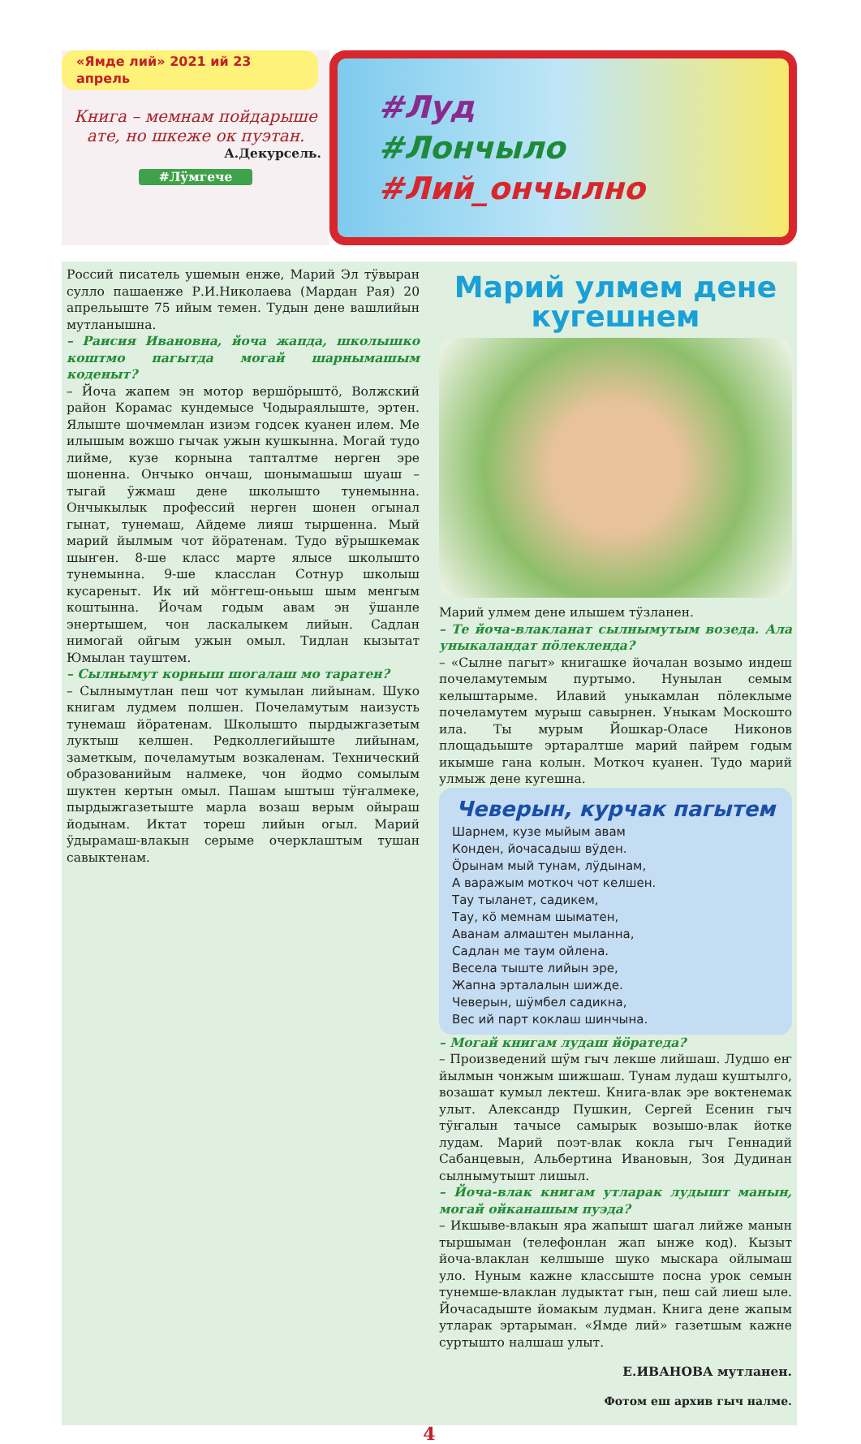«Ямде лий» 2021 ий 23 апрель
Книга – мемнам пойдарыше ате, но шкеже ок пуэтан.
А.Декурсель.
#Лӱмгече
#Луд
#Лончыло
#Лий_ончылно
Россий писатель ушемын енже, Марий Эл тӱвыран сулло пашаенже Р.И.Николаева (Мардан Рая) 20 апрельыште 75 ийым темен. Тудын дене вашлийын мутланышна.
– Раисия Ивановна, йоча жапда, школышко коштмо пагытда могай шарнымашым коденыт?
– Йоча жапем эн мотор вершӧрыштӧ, Волжский район Корамас кундемысе Чодыраялыште, эртен. Ялыште шочмемлан изиэм годсек куанен илем. Ме илышым вожшо гычак ужын кушкынна. Могай тудо лийме, кузе корнына тапталтме нерген эре шоненна. Ончыко ончаш, шонымашыш шуаш – тыгай ӱжмаш дене школышто тунемынна. Ончыкылык профессий нерген шонен огынал гынат, тунемаш, Айдеме лияш тыршенна. Мый марий йылмым чот йӧратенам. Тудо вӱрышкемак шыҥен. 8-ше класс марте ялысе школышто тунемынна. 9-ше класслан Сотнур школыш кусареныт. Ик ий мӧҥгеш-оньыш шым менгым коштынна. Йочам годым авам эн ӱшанле энертышем, чон ласкалыкем лийын. Садлан нимогай ойгым ужын омыл. Тидлан кызытат Юмылан тауштем.
– Сылнымут корныш шогалаш мо таратен?
– Сылнымутлан пеш чот кумылан лийынам. Шуко книгам лудмем полшен. Почеламутым наизусть тунемаш йӧратенам. Школышто пырдыжгазетым луктыш келшен. Редколлегийыште лийынам, заметкым, почеламутым возкаленам. Технический образованийым налмеке, чон йодмо сомылым шуктен кертын омыл. Пашам ыштыш тӱҥалмеке, пырдыжгазетыште марла возаш верым ойыраш йодынам. Иктат тореш лийын огыл. Марий ӱдырамаш-влакын серыме очерклаштым тушан савыктенам.
Марий улмем дене кугешнем
Марий улмем дене илышем тӱзланен.
– Те йоча-влакланат сылнымутым возеда. Ала уныкаландат пӧлеклен­да?
– «Сылне пагыт» книгашке йочалан возымо индеш почеламутемым пуртымо. Нунылан семым келыштарыме. Илавий уныкамлан пӧлеклыме почеламутем мурыш савырнен. Уныкам Москошто ила. Ты мурым Йошкар-Оласе Никонов площадьыште эртаралтше марий пайрем годым икымше гана колын. Моткоч куанен. Тудо марий улмыж дене кугешна.
Чеверын, курчак пагытем
Шарнем, кузе мыйым авам
Конден, йочасадыш вӱден.
Ӧрынам мый тунам, лӱдынам,
А варажым моткоч чот келшен.
Тау тыланет, садикем,
Тау, кӧ мемнам шыматен,
Аванам алмаштен мыланна,
Садлан ме таум ойлена.
Весела тыште лийын эре,
Жапна эрталалын шижде.
Чеверын, шӱмбел садикна,
Вес ий парт коклаш шинчына.
– Могай книгам лудаш йӧратеда?
– Произведений шӱм гыч лекше лийшаш. Лудшо еҥ йылмын чонжым шижшаш. Тунам лудаш куштылго, возашат кумыл лектеш. Книга-влак эре воктенемак улыт. Александр Пушкин, Сергей Есенин гыч тӱҥалын тачысе самырык возышо-влак йотке лудам. Марий поэт-влак кокла гыч Геннадий Сабанцевын, Альбертина Ивановын, Зоя Дудинан сылнымутышт лишыл.
– Йоча-влак книгам утларак лудышт манын, могай ойканашым пуэда?
– Икшыве-влакын яра жапышт шагал лийже манын тыршыман (телефонлан жап ынже код). Кызыт йоча-влаклан келшыше шуко мыскара ойлымаш уло. Нуным кажне классыште посна урок семын тунемше-влаклан лудыктат гын, пеш сай лиеш ыле. Йочасадыште йомакым лудман. Книга дене жапым утларак эртарыман. «Ямде лий» газетшым кажне суртышто налшаш улыт.
Е.ИВАНОВА мутланен.
Фотом еш архив гыч налме.
4